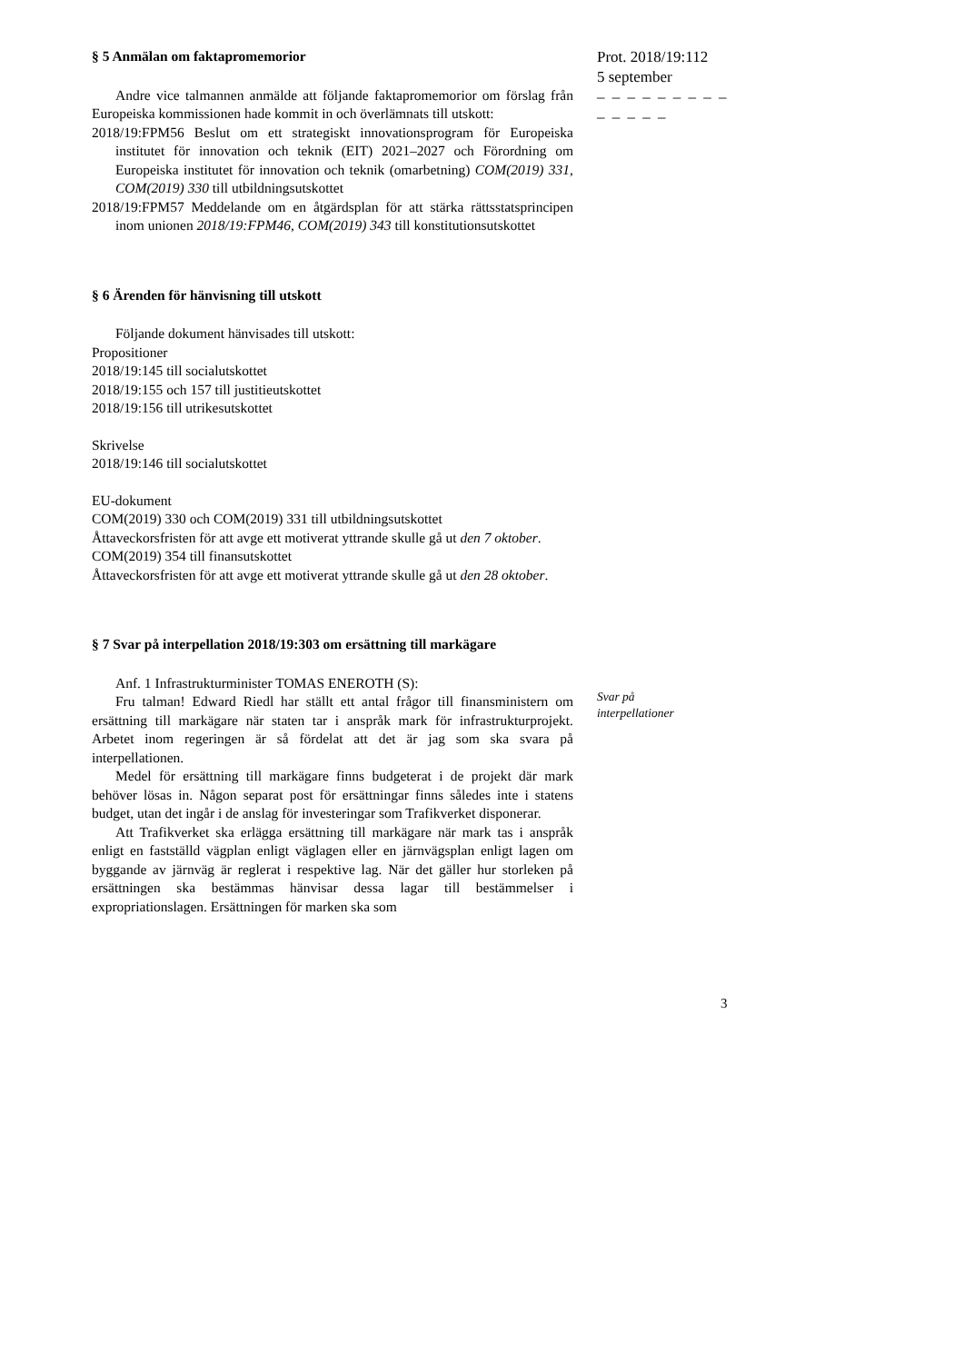Prot. 2018/19:112
5 september
– – – – – – – – – – – – – –
§ 5 Anmälan om faktapromemorior
Andre vice talmannen anmälde att följande faktapromemorior om förslag från Europeiska kommissionen hade kommit in och överlämnats till utskott:
2018/19:FPM56 Beslut om ett strategiskt innovationsprogram för Europeiska institutet för innovation och teknik (EIT) 2021–2027 och Förordning om Europeiska institutet för innovation och teknik (omarbetning) COM(2019) 331, COM(2019) 330 till utbildningsutskottet
2018/19:FPM57 Meddelande om en åtgärdsplan för att stärka rättsstatsprincipen inom unionen 2018/19:FPM46, COM(2019) 343 till konstitutionsutskottet
§ 6 Ärenden för hänvisning till utskott
Följande dokument hänvisades till utskott:
Propositioner
2018/19:145 till socialutskottet
2018/19:155 och 157 till justitieutskottet
2018/19:156 till utrikesutskottet
Skrivelse
2018/19:146 till socialutskottet
EU-dokument
COM(2019) 330 och COM(2019) 331 till utbildningsutskottet
Åttaveckorsfristen för att avge ett motiverat yttrande skulle gå ut den 7 oktober.
COM(2019) 354 till finansutskottet
Åttaveckorsfristen för att avge ett motiverat yttrande skulle gå ut den 28 oktober.
§ 7 Svar på interpellation 2018/19:303 om ersättning till markägare
Anf. 1 Infrastrukturminister TOMAS ENEROTH (S):
Fru talman! Edward Riedl har ställt ett antal frågor till finansministern om ersättning till markägare när staten tar i anspråk mark för infrastrukturprojekt. Arbetet inom regeringen är så fördelat att det är jag som ska svara på interpellationen.
Medel för ersättning till markägare finns budgeterat i de projekt där mark behöver lösas in. Någon separat post för ersättningar finns således inte i statens budget, utan det ingår i de anslag för investeringar som Trafikverket disponerar.
Att Trafikverket ska erlägga ersättning till markägare när mark tas i anspråk enligt en fastställd vägplan enligt väglagen eller en järnvägsplan enligt lagen om byggande av järnväg är reglerat i respektive lag. När det gäller hur storleken på ersättningen ska bestämmas hänvisar dessa lagar till bestämmelser i expropriationslagen. Ersättningen för marken ska som
Svar på
interpellationer
3